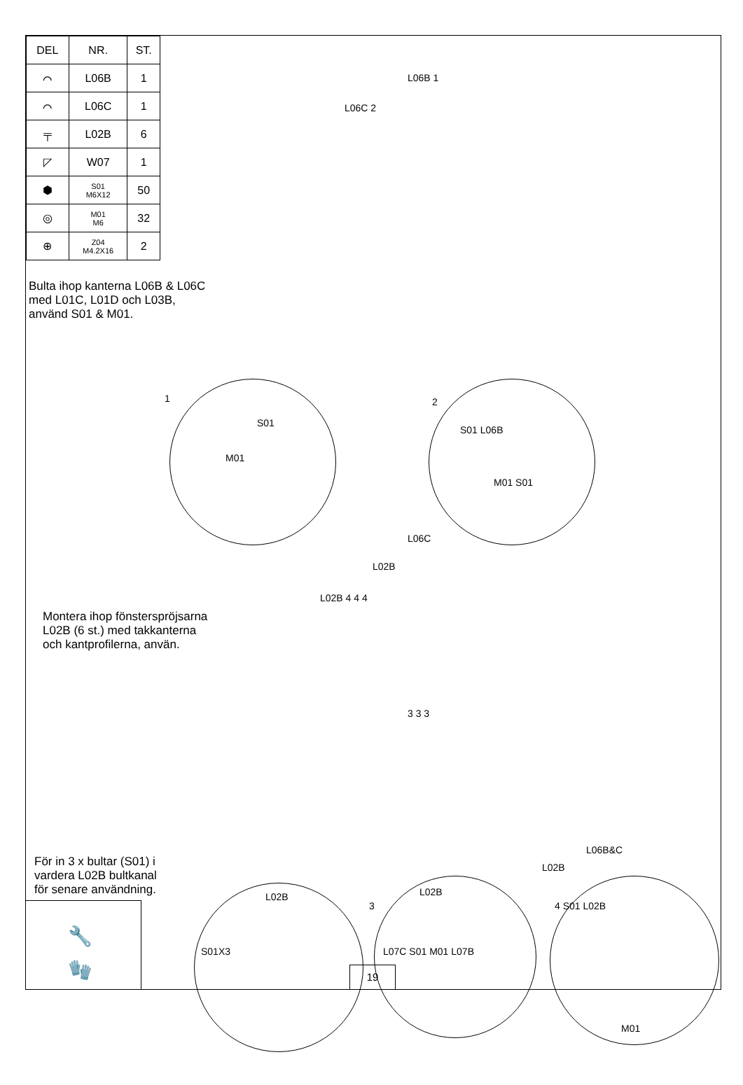| DEL | NR. | ST. |
| --- | --- | --- |
| ⌒ | L06B | 1 |
| ⌒ | L06C | 1 |
| ╤ | L02B | 6 |
| ◸ | W07 | 1 |
| ⬢ | S01 M6X12 | 50 |
| ◎ | M01 M6 | 32 |
| ⊕ | Z04 M4.2X16 | 2 |
Bulta ihop kanterna L06B & L06C
med L01C, L01D och L03B,
använd S01 & M01.
L06B 1
L06C 2
1
S01
M01
2
S01 L06B
M01 S01
L06C
L02B
L02B 4 4 4
Montera ihop fönsterspröjsarna
L02B (6 st.) med takkanterna
och kantprofilerna, använ.
3 3 3
För in 3 x bultar (S01) i
vardera L02B bultkanal
för senare användning.
🔧
🧤
L02B
S01X3
3
L02B
L07C S01 M01 L07B
L06B&C
L02B
4 S01 L02B
M01
19